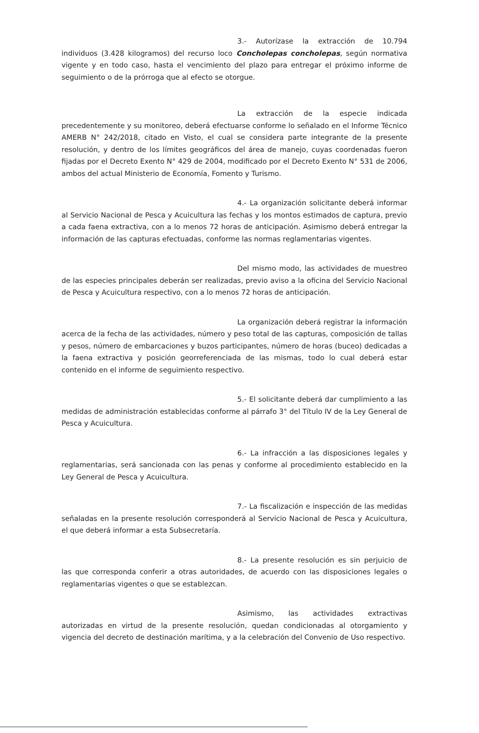3.- Autorízase la extracción de 10.794 individuos (3.428 kilogramos) del recurso loco Concholepas concholepas, según normativa vigente y en todo caso, hasta el vencimiento del plazo para entregar el próximo informe de seguimiento o de la prórroga que al efecto se otorgue.
La extracción de la especie indicada precedentemente y su monitoreo, deberá efectuarse conforme lo señalado en el Informe Técnico AMERB N° 242/2018, citado en Visto, el cual se considera parte integrante de la presente resolución, y dentro de los límites geográficos del área de manejo, cuyas coordenadas fueron fijadas por el Decreto Exento N° 429 de 2004, modificado por el Decreto Exento N° 531 de 2006, ambos del actual Ministerio de Economía, Fomento y Turismo.
4.- La organización solicitante deberá informar al Servicio Nacional de Pesca y Acuicultura las fechas y los montos estimados de captura, previo a cada faena extractiva, con a lo menos 72 horas de anticipación. Asimismo deberá entregar la información de las capturas efectuadas, conforme las normas reglamentarias vigentes.
Del mismo modo, las actividades de muestreo de las especies principales deberán ser realizadas, previo aviso a la oficina del Servicio Nacional de Pesca y Acuicultura respectivo, con a lo menos 72 horas de anticipación.
La organización deberá registrar la información acerca de la fecha de las actividades, número y peso total de las capturas, composición de tallas y pesos, número de embarcaciones y buzos participantes, número de horas (buceo) dedicadas a la faena extractiva y posición georreferenciada de las mismas, todo lo cual deberá estar contenido en el informe de seguimiento respectivo.
5.- El solicitante deberá dar cumplimiento a las medidas de administración establecidas conforme al párrafo 3° del Título IV de la Ley General de Pesca y Acuicultura.
6.- La infracción a las disposiciones legales y reglamentarias, será sancionada con las penas y conforme al procedimiento establecido en la Ley General de Pesca y Acuicultura.
7.- La fiscalización e inspección de las medidas señaladas en la presente resolución corresponderá al Servicio Nacional de Pesca y Acuicultura, el que deberá informar a esta Subsecretaría.
8.- La presente resolución es sin perjuicio de las que corresponda conferir a otras autoridades, de acuerdo con las disposiciones legales o reglamentarias vigentes o que se establezcan.
Asimismo, las actividades extractivas autorizadas en virtud de la presente resolución, quedan condicionadas al otorgamiento y vigencia del decreto de destinación marítima, y a la celebración del Convenio de Uso respectivo.